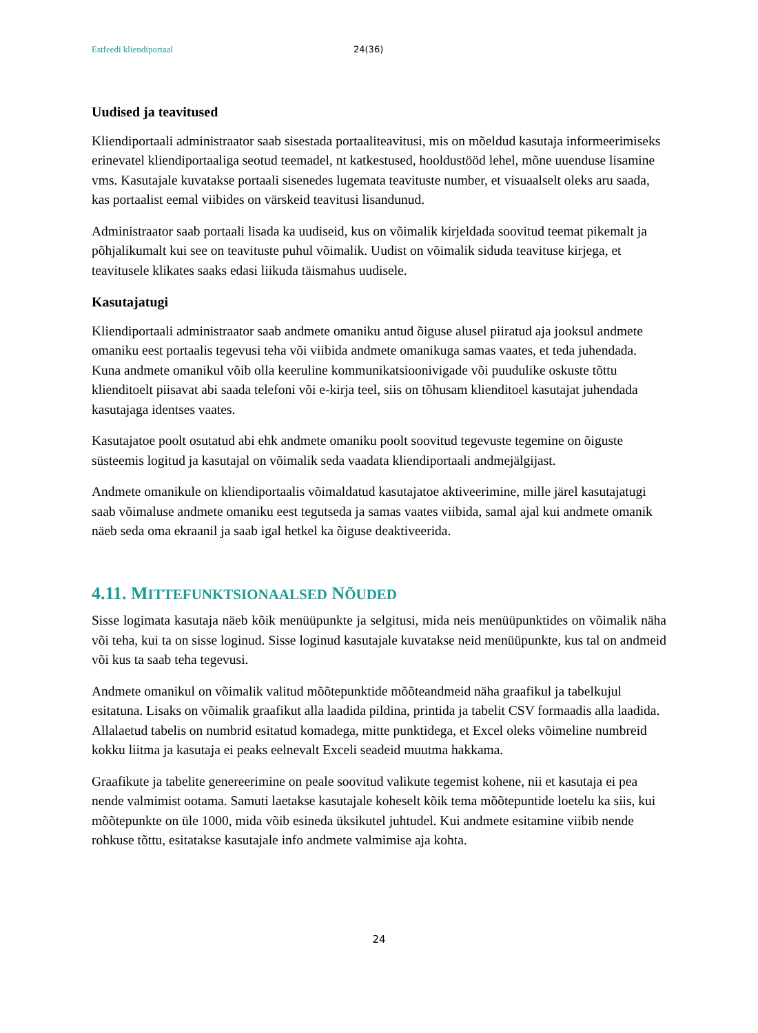Estfeedi kliendiportaal 24(36)
Uudised ja teavitused
Kliendiportaali administraator saab sisestada portaaliteavitusi, mis on mõeldud kasutaja informeerimiseks erinevatel kliendiportaaliga seotud teemadel, nt katkestused, hooldustööd lehel, mõne uuenduse lisamine vms. Kasutajale kuvatakse portaali sisenedes lugemata teavituste number, et visuaalselt oleks aru saada, kas portaalist eemal viibides on värskeid teavitusi lisandunud.
Administraator saab portaali lisada ka uudiseid, kus on võimalik kirjeldada soovitud teemat pikemalt ja põhjalikumalt kui see on teavituste puhul võimalik. Uudist on võimalik siduda teavituse kirjega, et teavitusele klikates saaks edasi liikuda täismahus uudisele.
Kasutajatugi
Kliendiportaali administraator saab andmete omaniku antud õiguse alusel piiratud aja jooksul andmete omaniku eest portaalis tegevusi teha või viibida andmete omanikuga samas vaates, et teda juhendada. Kuna andmete omanikul võib olla keeruline kommunikatsioonivigade või puudulike oskuste tõttu klienditoelt piisavat abi saada telefoni või e-kirja teel, siis on tõhusam klienditoel kasutajat juhendada kasutajaga identses vaates.
Kasutajatoe poolt osutatud abi ehk andmete omaniku poolt soovitud tegevuste tegemine on õiguste süsteemis logitud ja kasutajal on võimalik seda vaadata kliendiportaali andmejälgijast.
Andmete omanikule on kliendiportaalis võimaldatud kasutajatoe aktiveerimine, mille järel kasutajatugi saab võimaluse andmete omaniku eest tegutseda ja samas vaates viibida, samal ajal kui andmete omanik näeb seda oma ekraanil ja saab igal hetkel ka õiguse deaktiveerida.
4.11. MITTEFUNKTSIONAALSED NÕUDED
Sisse logimata kasutaja näeb kõik menüüpunkte ja selgitusi, mida neis menüüpunktides on võimalik näha või teha, kui ta on sisse loginud. Sisse loginud kasutajale kuvatakse neid menüüpunkte, kus tal on andmeid või kus ta saab teha tegevusi.
Andmete omanikul on võimalik valitud mõõtepunktide mõõteandmeid näha graafikul ja tabelkujul esitatuna. Lisaks on võimalik graafikut alla laadida pildina, printida ja tabelit CSV formaadis alla laadida. Allalaetud tabelis on numbrid esitatud komadega, mitte punktidega, et Excel oleks võimeline numbreid kokku liitma ja kasutaja ei peaks eelnevalt Exceli seadeid muutma hakkama.
Graafikute ja tabelite genereerimine on peale soovitud valikute tegemist kohene, nii et kasutaja ei pea nende valmimist ootama. Samuti laetakse kasutajale koheselt kõik tema mõõtepuntide loetelu ka siis, kui mõõtepunkte on üle 1000, mida võib esineda üksikutel juhtudel. Kui andmete esitamine viibib nende rohkuse tõttu, esitatakse kasutajale info andmete valmimise aja kohta.
24